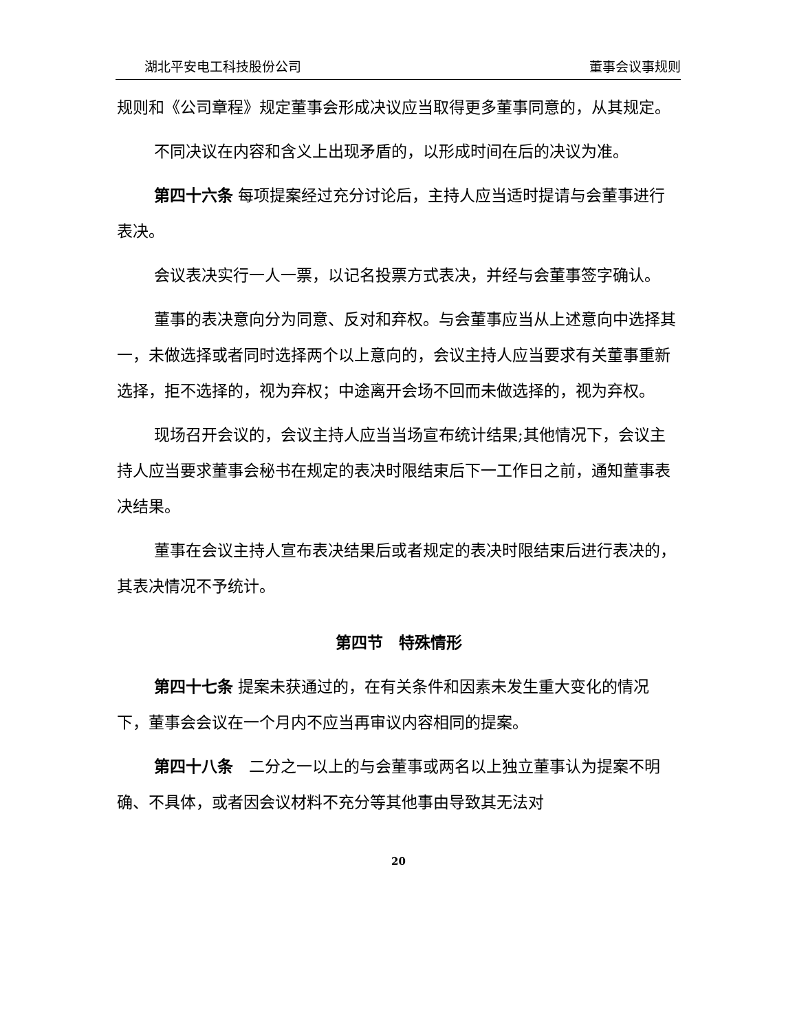湖北平安电工科技股份公司 董事会议事规则
规则和《公司章程》规定董事会形成决议应当取得更多董事同意的，从其规定。
不同决议在内容和含义上出现矛盾的，以形成时间在后的决议为准。
第四十六条 每项提案经过充分讨论后，主持人应当适时提请与会董事进行表决。
会议表决实行一人一票，以记名投票方式表决，并经与会董事签字确认。
董事的表决意向分为同意、反对和弃权。与会董事应当从上述意向中选择其一，未做选择或者同时选择两个以上意向的，会议主持人应当要求有关董事重新选择，拒不选择的，视为弃权；中途离开会场不回而未做选择的，视为弃权。
现场召开会议的，会议主持人应当当场宣布统计结果;其他情况下，会议主持人应当要求董事会秘书在规定的表决时限结束后下一工作日之前，通知董事表决结果。
董事在会议主持人宣布表决结果后或者规定的表决时限结束后进行表决的，其表决情况不予统计。
第四节　特殊情形
第四十七条 提案未获通过的，在有关条件和因素未发生重大变化的情况下，董事会会议在一个月内不应当再审议内容相同的提案。
第四十八条　二分之一以上的与会董事或两名以上独立董事认为提案不明确、不具体，或者因会议材料不充分等其他事由导致其无法对
20